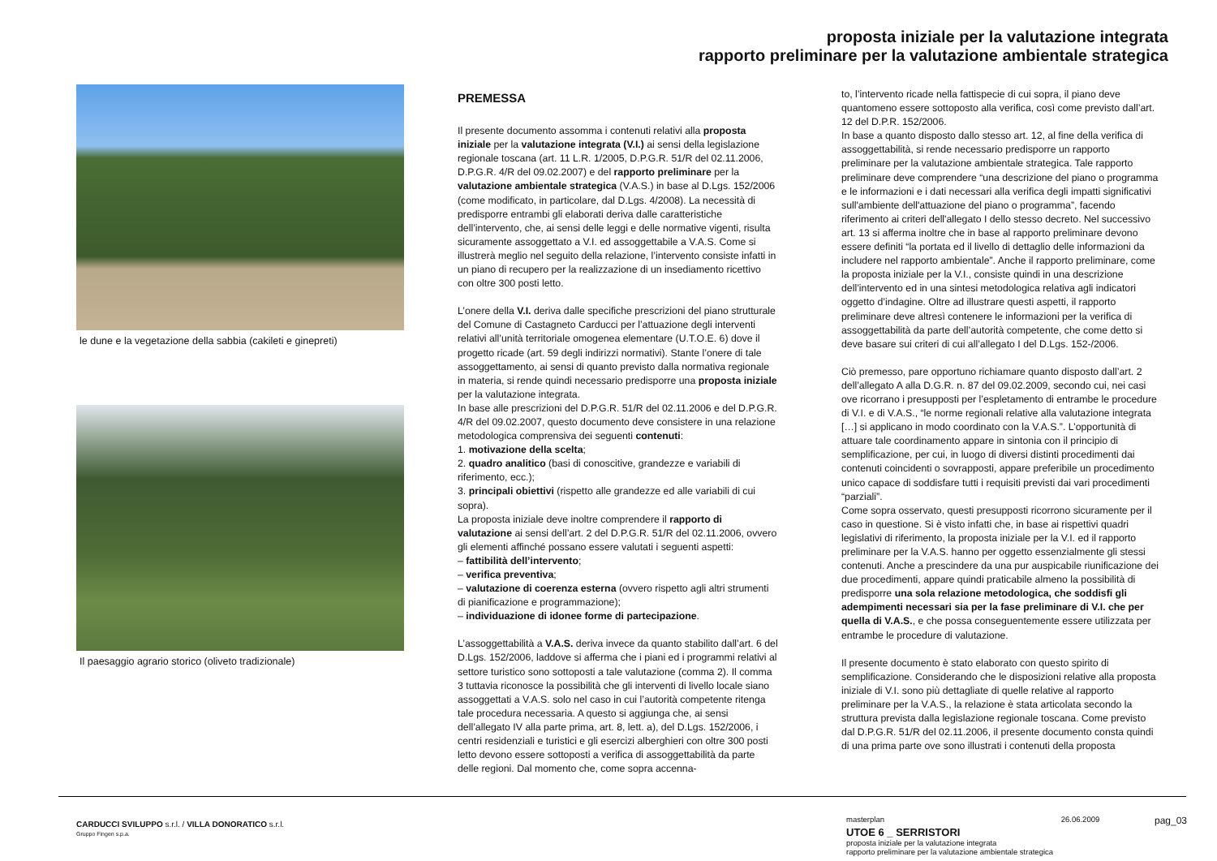proposta iniziale per la valutazione integrata
rapporto preliminare per la valutazione ambientale strategica
le dune e la vegetazione della sabbia (cakileti e ginepreti)
Il paesaggio agrario storico (oliveto tradizionale)
PREMESSA
Il presente documento assomma i contenuti relativi alla proposta iniziale per la valutazione integrata (V.I.) ai sensi della legislazione regionale toscana (art. 11 L.R. 1/2005, D.P.G.R. 51/R del 02.11.2006, D.P.G.R. 4/R del 09.02.2007) e del rapporto preliminare per la valutazione ambientale strategica (V.A.S.) in base al D.Lgs. 152/2006 (come modificato, in particolare, dal D.Lgs. 4/2008). La necessità di predisporre entrambi gli elaborati deriva dalle caratteristiche dell’intervento, che, ai sensi delle leggi e delle normative vigenti, risulta sicuramente assoggettato a V.I. ed assoggettabile a V.A.S. Come si illustrerà meglio nel seguito della relazione, l’intervento consiste infatti in un piano di recupero per la realizzazione di un insediamento ricettivo con oltre 300 posti letto.
L’onere della V.I. deriva dalle specifiche prescrizioni del piano strutturale del Comune di Castagneto Carducci per l’attuazione degli interventi relativi all’unità territoriale omogenea elementare (U.T.O.E. 6) dove il progetto ricade (art. 59 degli indirizzi normativi). Stante l’onere di tale assoggettamento, ai sensi di quanto previsto dalla normativa regionale in materia, si rende quindi necessario predisporre una proposta iniziale per la valutazione integrata.
In base alle prescrizioni del D.P.G.R. 51/R del 02.11.2006 e del D.P.G.R. 4/R del 09.02.2007, questo documento deve consistere in una relazione metodologica comprensiva dei seguenti contenuti:
1. motivazione della scelta;
2. quadro analitico (basi di conoscitive, grandezze e variabili di riferimento, ecc.);
3. principali obiettivi (rispetto alle grandezze ed alle variabili di cui sopra).
La proposta iniziale deve inoltre comprendere il rapporto di valutazione ai sensi dell’art. 2 del D.P.G.R. 51/R del 02.11.2006, ovvero gli elementi affinché possano essere valutati i seguenti aspetti:
– fattibilità dell’intervento;
– verifica preventiva;
– valutazione di coerenza esterna (ovvero rispetto agli altri strumenti di pianificazione e programmazione);
– individuazione di idonee forme di partecipazione.
L’assoggettabilità a V.A.S. deriva invece da quanto stabilito dall’art. 6 del D.Lgs. 152/2006, laddove si afferma che i piani ed i programmi relativi al settore turistico sono sottoposti a tale valutazione (comma 2). Il comma 3 tuttavia riconosce la possibilità che gli interventi di livello locale siano assoggettati a V.A.S. solo nel caso in cui l’autorità competente ritenga tale procedura necessaria. A questo si aggiunga che, ai sensi dell’allegato IV alla parte prima, art. 8, lett. a), del D.Lgs. 152/2006, i centri residenziali e turistici e gli esercizi alberghieri con oltre 300 posti letto devono essere sottoposti a verifica di assoggettabilità da parte delle regioni. Dal momento che, come sopra accenna-
to, l’intervento ricade nella fattispecie di cui sopra, il piano deve quantomeno essere sottoposto alla verifica, così come previsto dall’art. 12 del D.P.R. 152/2006.
In base a quanto disposto dallo stesso art. 12, al fine della verifica di assoggettabilità, si rende necessario predisporre un rapporto preliminare per la valutazione ambientale strategica. Tale rapporto preliminare deve comprendere “una descrizione del piano o programma e le informazioni e i dati necessari alla verifica degli impatti significativi sull'ambiente dell'attuazione del piano o programma”, facendo riferimento ai criteri dell'allegato I dello stesso decreto. Nel successivo art. 13 si afferma inoltre che in base al rapporto preliminare devono essere definiti “la portata ed il livello di dettaglio delle informazioni da includere nel rapporto ambientale”. Anche il rapporto preliminare, come la proposta iniziale per la V.I., consiste quindi in una descrizione dell’intervento ed in una sintesi metodologica relativa agli indicatori oggetto d’indagine. Oltre ad illustrare questi aspetti, il rapporto preliminare deve altresì contenere le informazioni per la verifica di assoggettabilità da parte dell’autorità competente, che come detto si deve basare sui criteri di cui all’allegato I del D.Lgs. 152-/2006.
Ciò premesso, pare opportuno richiamare quanto disposto dall’art. 2 dell’allegato A alla D.G.R. n. 87 del 09.02.2009, secondo cui, nei casi ove ricorrano i presupposti per l’espletamento di entrambe le procedure di V.I. e di V.A.S., “le norme regionali relative alla valutazione integrata […] si applicano in modo coordinato con la V.A.S.”. L’opportunità di attuare tale coordinamento appare in sintonia con il principio di semplificazione, per cui, in luogo di diversi distinti procedimenti dai contenuti coincidenti o sovrapposti, appare preferibile un procedimento unico capace di soddisfare tutti i requisiti previsti dai vari procedimenti “parziali”.
Come sopra osservato, questi presupposti ricorrono sicuramente per il caso in questione. Si è visto infatti che, in base ai rispettivi quadri legislativi di riferimento, la proposta iniziale per la V.I. ed il rapporto preliminare per la V.A.S. hanno per oggetto essenzialmente gli stessi contenuti. Anche a prescindere da una pur auspicabile riunificazione dei due procedimenti, appare quindi praticabile almeno la possibilità di predisporre una sola relazione metodologica, che soddisfi gli adempimenti necessari sia per la fase preliminare di V.I. che per quella di V.A.S., e che possa conseguentemente essere utilizzata per entrambe le procedure di valutazione.
Il presente documento è stato elaborato con questo spirito di semplificazione. Considerando che le disposizioni relative alla proposta iniziale di V.I. sono più dettagliate di quelle relative al rapporto preliminare per la V.A.S., la relazione è stata articolata secondo la struttura prevista dalla legislazione regionale toscana. Come previsto dal D.P.G.R. 51/R del 02.11.2006, il presente documento consta quindi di una prima parte ove sono illustrati i contenuti della proposta
CARDUCCI SVILUPPO s.r.l. / VILLA DONORATICO s.r.l.
Gruppo Fingen s.p.a.
masterplan 26.06.2009 pag_03
UTOE 6 _ SERRISTORI
proposta iniziale per la valutazione integrata
rapporto preliminare per la valutazione ambientale strategica